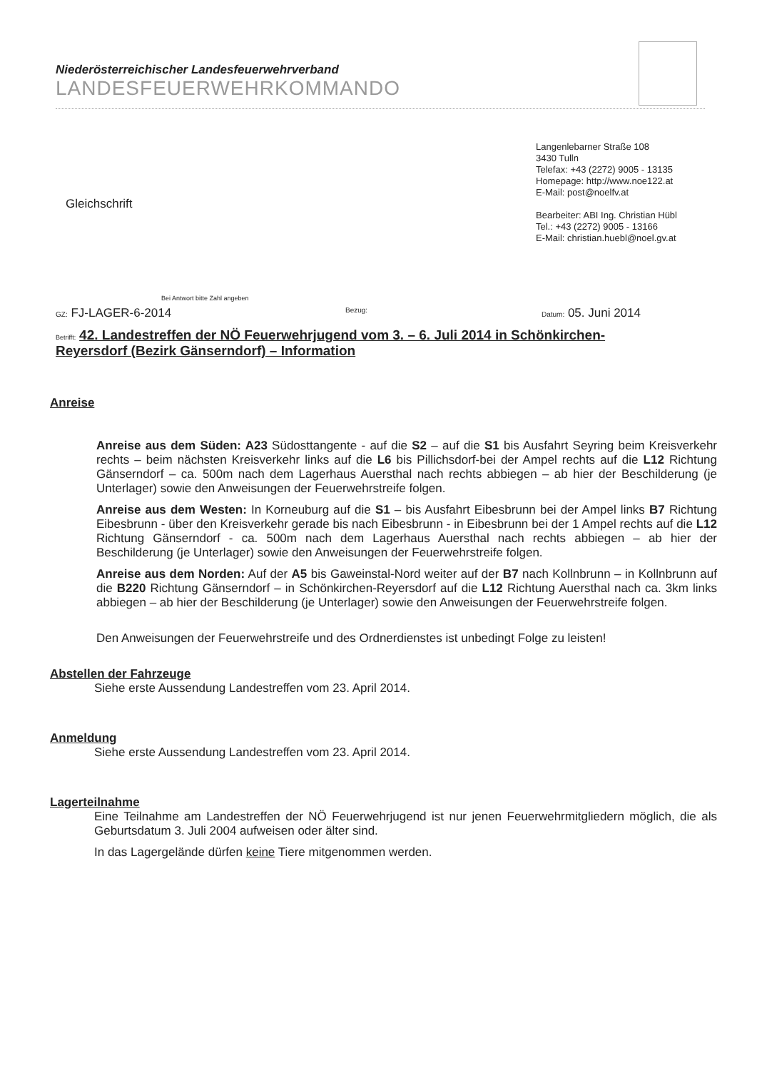Niederösterreichischer Landesfeuerwehrverband
LANDESFEUERWEHRKOMMANDO
Langenlebarner Straße 108
3430 Tulln
Telefax: +43 (2272) 9005 - 13135
Homepage: http://www.noe122.at
E-Mail: post@noelfv.at
Bearbeiter: ABI Ing. Christian Hübl
Tel.: +43 (2272) 9005 - 13166
E-Mail: christian.huebl@noel.gv.at
Gleichschrift
Bei Antwort bitte Zahl angeben
GZ: FJ-LAGER-6-2014 Bezug: Datum: 05. Juni 2014
Betrifft: 42. Landestreffen der NÖ Feuerwehrjugend vom 3. – 6. Juli 2014 in Schönkirchen-Reyersdorf (Bezirk Gänserndorf) – Information
Anreise
Anreise aus dem Süden: A23 Südosttangente - auf die S2 – auf die S1 bis Ausfahrt Seyring beim Kreisverkehr rechts – beim nächsten Kreisverkehr links auf die L6 bis Pillichsdorf-bei der Ampel rechts auf die L12 Richtung Gänserndorf – ca. 500m nach dem Lagerhaus Auersthal nach rechts abbiegen – ab hier der Beschilderung (je Unterlager) sowie den Anweisungen der Feuerwehrstreife folgen.
Anreise aus dem Westen: In Korneuburg auf die S1 – bis Ausfahrt Eibesbrunn bei der Ampel links B7 Richtung Eibesbrunn - über den Kreisverkehr gerade bis nach Eibesbrunn - in Eibesbrunn bei der 1 Ampel rechts auf die L12 Richtung Gänserndorf - ca. 500m nach dem Lagerhaus Auersthal nach rechts abbiegen – ab hier der Beschilderung (je Unterlager) sowie den Anweisungen der Feuerwehrstreife folgen.
Anreise aus dem Norden: Auf der A5 bis Gaweinstal-Nord weiter auf der B7 nach Kollnbrunn – in Kollnbrunn auf die B220 Richtung Gänserndorf – in Schönkirchen-Reyersdorf auf die L12 Richtung Auersthal nach ca. 3km links abbiegen – ab hier der Beschilderung (je Unterlager) sowie den Anweisungen der Feuerwehrstreife folgen.
Den Anweisungen der Feuerwehrstreife und des Ordnerdienstes ist unbedingt Folge zu leisten!
Abstellen der Fahrzeuge
Siehe erste Aussendung Landestreffen vom 23. April 2014.
Anmeldung
Siehe erste Aussendung Landestreffen vom 23. April 2014.
Lagerteilnahme
Eine Teilnahme am Landestreffen der NÖ Feuerwehrjugend ist nur jenen Feuerwehrmitgliedern möglich, die als Geburtsdatum 3. Juli 2004 aufweisen oder älter sind.
In das Lagergelände dürfen keine Tiere mitgenommen werden.